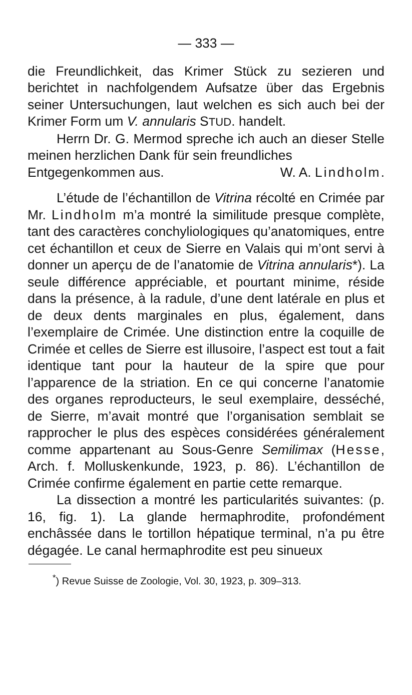— 333 —
die Freundlichkeit, das Krimer Stück zu sezieren und berichtet in nachfolgendem Aufsatze über das Ergebnis seiner Untersuchungen, laut welchen es sich auch bei der Krimer Form um V. annularis STUD. handelt.
Herrn Dr. G. Mermod spreche ich auch an dieser Stelle meinen herzlichen Dank für sein freundliches
Entgegenkommen aus. W. A. Lindholm.
L’étude de l’échantillon de Vitrina récolté en Crimée par Mr. Lindholm m’a montré la similitude presque complète, tant des caractères conchyliologiques qu’anatomiques, entre cet échantillon et ceux de Sierre en Valais qui m’ont servi à donner un aperçu de de l’anatomie de Vitrina annularis*). La seule différence appréciable, et pourtant minime, réside dans la présence, à la radule, d’une dent latérale en plus et de deux dents marginales en plus, également, dans l’exemplaire de Crimée. Une distinction entre la coquille de Crimée et celles de Sierre est illusoire, l’aspect est tout a fait identique tant pour la hauteur de la spire que pour l’apparence de la striation. En ce qui concerne l’anatomie des organes reproducteurs, le seul exemplaire, desséché, de Sierre, m’avait montré que l’organisation semblait se rapprocher le plus des espèces considérées généralement comme appartenant au Sous-Genre Semilimax (Hesse, Arch. f. Molluskenkunde, 1923, p. 86). L’échantillon de Crimée confirme également en partie cette remarque.
La dissection a montré les particularités suivantes: (p. 16, fig. 1). La glande hermaphrodite, profondément enchâssée dans le tortillon hépatique terminal, n’a pu être dégagée. Le canal hermaphrodite est peu sinueux
<sup>*</sup>) Revue Suisse de Zoologie, Vol. 30, 1923, p. 309–313.